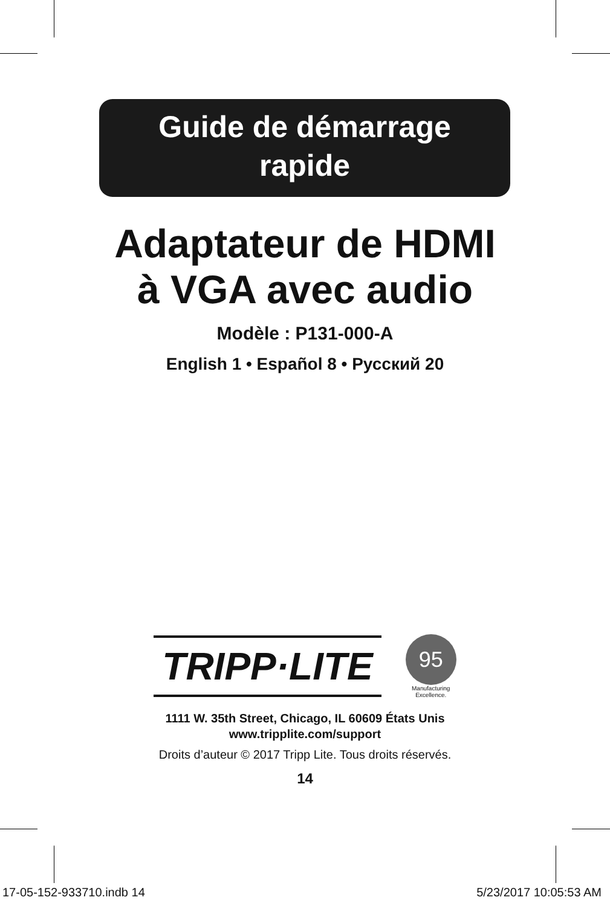Guide de démarrage
rapide
Adaptateur de HDMI
à VGA avec audio
Modèle : P131-000-A
English 1 • Español 8 • Русский 20
TRIPP·LITE
95
Manufacturing
Excellence.
1111 W. 35th Street, Chicago, IL 60609 États Unis
www.tripplite.com/support
Droits d’auteur © 2017 Tripp Lite. Tous droits réservés.
14
17-05-152-933710.indb 14 5/23/2017 10:05:53 AM